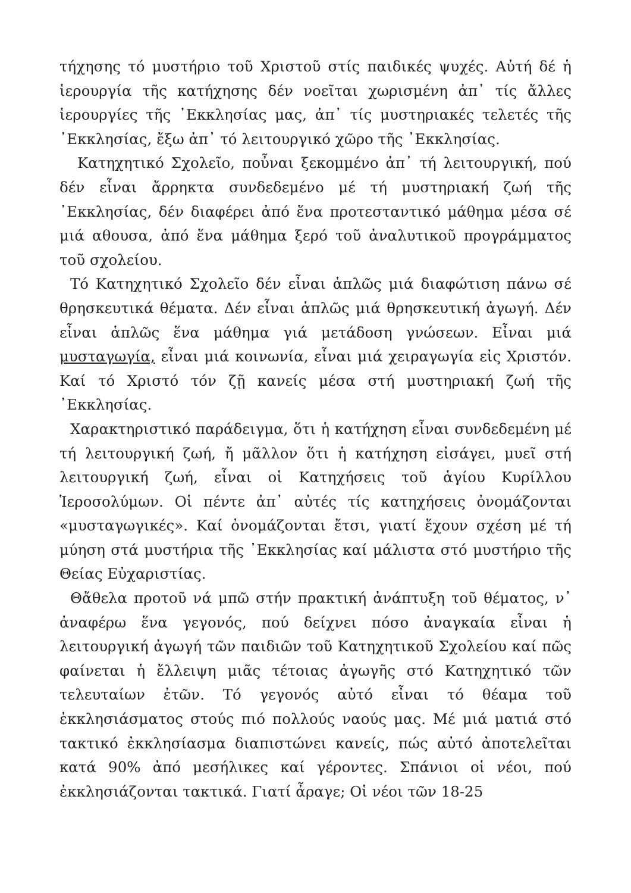τήχησης τό μυστήριο τοῦ Χριστοῦ στίς παιδικές ψυχές. Αὐτή δέ ἡ ἱερουργία τῆς κατήχησης δέν νοεῖται χωρισμένη ἀπ᾿ τίς ἄλλες ἱερουργίες τῆς ᾿Εκκλησίας μας, ἀπ᾿ τίς μυστηριακές τελετές τῆς ᾿Εκκλησίας, ἔξω ἀπ᾿ τό λειτουργικό χῶρο τῆς ᾿Εκκλησίας.
Κατηχητικό Σχολεῖο, ποὖναι ξεκομμένο ἀπ᾿ τή λειτουργική, πού δέν εἶναι ἄρρηκτα συνδεδεμένο μέ τή μυστηριακή ζωή τῆς ᾿Εκκλησίας, δέν διαφέρει ἀπό ἕνα προτεσταντικό μάθημα μέσα σέ μιά αθουσα, ἀπό ἕνα μάθημα ξερό τοῦ ἀναλυτικοῦ προγράμματος τοῦ σχολείου.
Τό Κατηχητικό Σχολεῖο δέν εἶναι ἁπλῶς μιά διαφώτιση πάνω σέ θρησκευτικά θέματα. Δέν εἶναι ἁπλῶς μιά θρησκευτική ἀγωγή. Δέν εἶναι ἁπλῶς ἕνα μάθημα γιά μετάδοση γνώσεων. Εἶναι μιά μυσταγωγία, εἶναι μιά κοινωνία, εἶναι μιά χειραγωγία εἰς Χριστόν. Καί τό Χριστό τόν ζῇ κανείς μέσα στή μυστηριακή ζωή τῆς ᾿Εκκλησίας.
Χαρακτηριστικό παράδειγμα, ὅτι ἡ κατήχηση εἶναι συνδεδεμένη μέ τή λειτουργική ζωή, ἤ μᾶλλον ὅτι ἡ κατήχηση εἰσάγει, μυεῖ στή λειτουργική ζωή, εἶναι οἱ Κατηχήσεις τοῦ ἁγίου Κυρίλλου Ἱεροσολύμων. Οἱ πέντε ἀπ᾿ αὐτές τίς κατηχήσεις ὀνομάζονται «μυσταγωγικές». Καί ὀνομάζονται ἔτσι, γιατί ἔχουν σχέση μέ τή μύηση στά μυστήρια τῆς ᾿Εκκλησίας καί μάλιστα στό μυστήριο τῆς Θείας Εὐχαριστίας.
Θἄθελα προτοῦ νά μπῶ στήν πρακτική ἀνάπτυξη τοῦ θέματος, ν᾿ ἀναφέρω ἕνα γεγονός, πού δείχνει πόσο ἀναγκαία εἶναι ἡ λειτουργική ἀγωγή τῶν παιδιῶν τοῦ Κατηχητικοῦ Σχολείου καί πῶς φαίνεται ἡ ἔλλειψη μιᾶς τέτοιας ἀγωγῆς στό Κατηχητικό τῶν τελευταίων ἐτῶν. Τό γεγονός αὐτό εἶναι τό θέαμα τοῦ ἐκκλησιάσματος στούς πιό πολλούς ναούς μας. Μέ μιά ματιά στό τακτικό ἐκκλησίασμα διαπιστώνει κανείς, πώς αὐτό ἀποτελεῖται κατά 90% ἀπό μεσήλικες καί γέροντες. Σπάνιοι οἱ νέοι, πού ἐκκλησιάζονται τακτικά. Γιατί ἆραγε; Οἱ νέοι τῶν 18-25